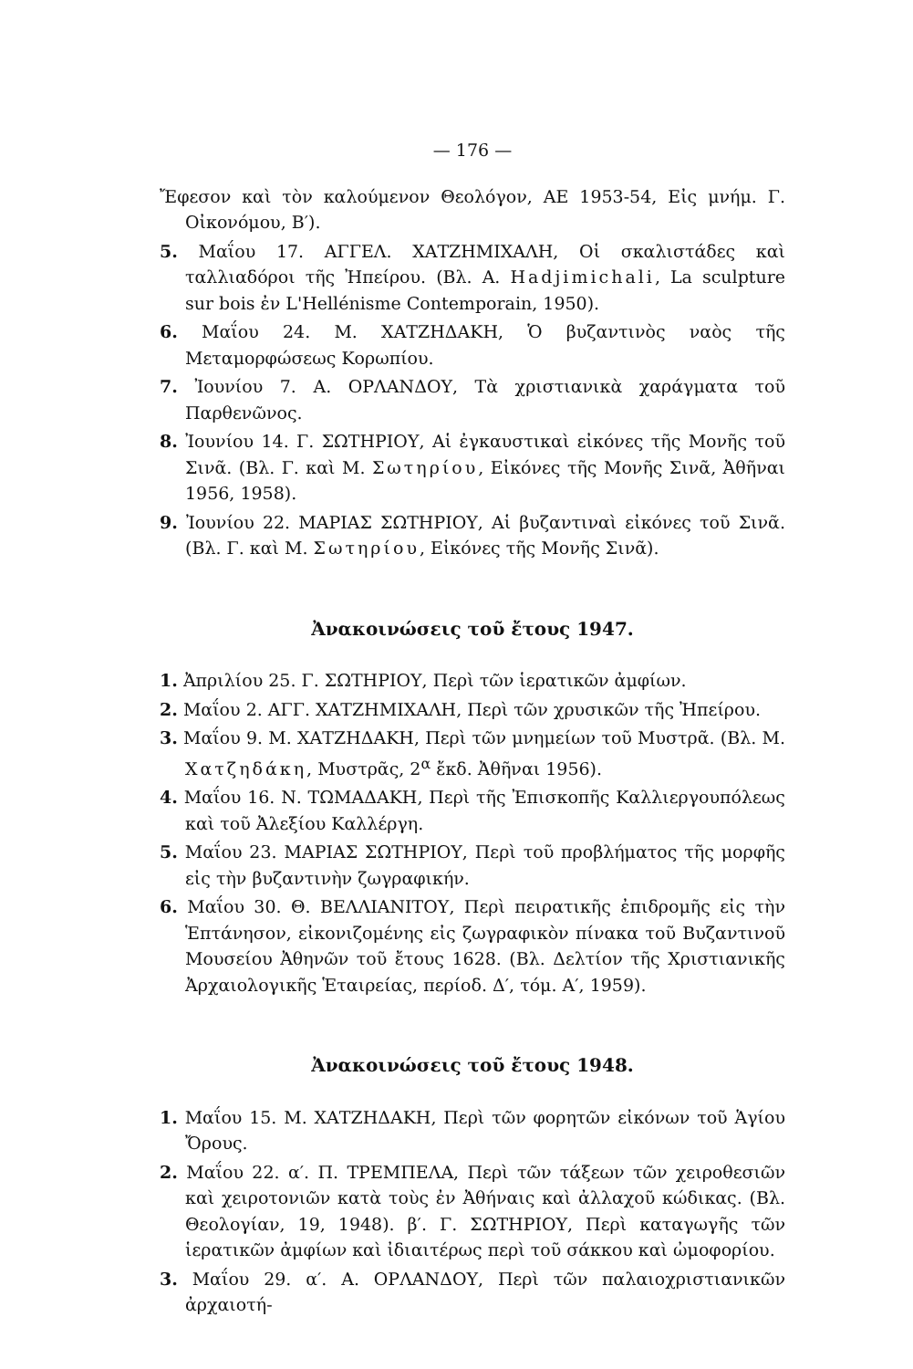— 176 —
Ἔφεσον καὶ τὸν καλούμενον Θεολόγον, ΑΕ 1953-54, Εἰς μνήμ. Γ. Οἰκονόμου, Β′).
5. Μαΐου 17. ΑΓΓΕΛ. ΧΑΤΖΗΜΙΧΑΛΗ, Οἱ σκαλιστάδες καὶ ταλλιαδόροι τῆς Ἠπείρου. (Βλ. Α. Hadjimichali, La sculpture sur bois ἐν L'Hellénisme Contemporain, 1950).
6. Μαΐου 24. Μ. ΧΑΤΖΗΔΑΚΗ, Ὁ βυζαντινὸς ναὸς τῆς Μεταμορφώσεως Κορωπίου.
7. Ἰουνίου 7. Α. ΟΡΛΑΝΔΟΥ, Τὰ χριστιανικὰ χαράγματα τοῦ Παρθενῶνος.
8. Ἰουνίου 14. Γ. ΣΩΤΗΡΙΟΥ, Αἱ ἐγκαυστικαὶ εἰκόνες τῆς Μονῆς τοῦ Σινᾶ. (Βλ. Γ. καὶ Μ. Σωτηρίου, Εἰκόνες τῆς Μονῆς Σινᾶ, Ἀθῆναι 1956, 1958).
9. Ἰουνίου 22. ΜΑΡΙΑΣ ΣΩΤΗΡΙΟΥ, Αἱ βυζαντιναὶ εἰκόνες τοῦ Σινᾶ. (Βλ. Γ. καὶ Μ. Σωτηρίου, Εἰκόνες τῆς Μονῆς Σινᾶ).
Ἀνακοινώσεις τοῦ ἔτους 1947.
1. Ἀπριλίου 25. Γ. ΣΩΤΗΡΙΟΥ, Περὶ τῶν ἱερατικῶν ἀμφίων.
2. Μαΐου 2. ΑΓΓ. ΧΑΤΖΗΜΙΧΑΛΗ, Περὶ τῶν χρυσικῶν τῆς Ἠπείρου.
3. Μαΐου 9. Μ. ΧΑΤΖΗΔΑΚΗ, Περὶ τῶν μνημείων τοῦ Μυστρᾶ. (Βλ. Μ. Χατζηδάκη, Μυστρᾶς, 2<sup>α</sup> ἔκδ. Ἀθῆναι 1956).
4. Μαΐου 16. Ν. ΤΩΜΑΔΑΚΗ, Περὶ τῆς Ἐπισκοπῆς Καλλιεργουπόλεως καὶ τοῦ Ἀλεξίου Καλλέργη.
5. Μαΐου 23. ΜΑΡΙΑΣ ΣΩΤΗΡΙΟΥ, Περὶ τοῦ προβλήματος τῆς μορφῆς εἰς τὴν βυζαντινὴν ζωγραφικήν.
6. Μαΐου 30. Θ. ΒΕΛΛΙΑΝΙΤΟΥ, Περὶ πειρατικῆς ἐπιδρομῆς εἰς τὴν Ἑπτάνησον, εἰκονιζομένης εἰς ζωγραφικὸν πίνακα τοῦ Βυζαντινοῦ Μουσείου Ἀθηνῶν τοῦ ἔτους 1628. (Βλ. Δελτίον τῆς Χριστιανικῆς Ἀρχαιολογικῆς Ἑταιρείας, περίοδ. Δ′, τόμ. Α′, 1959).
Ἀνακοινώσεις τοῦ ἔτους 1948.
1. Μαΐου 15. Μ. ΧΑΤΖΗΔΑΚΗ, Περὶ τῶν φορητῶν εἰκόνων τοῦ Ἁγίου Ὄρους.
2. Μαΐου 22. α′. Π. ΤΡΕΜΠΕΛΑ, Περὶ τῶν τάξεων τῶν χειροθεσιῶν καὶ χειροτονιῶν κατὰ τοὺς ἐν Ἀθήναις καὶ ἀλλαχοῦ κώδικας. (Βλ. Θεολογίαν, 19, 1948). β′. Γ. ΣΩΤΗΡΙΟΥ, Περὶ καταγωγῆς τῶν ἱερατικῶν ἀμφίων καὶ ἰδιαιτέρως περὶ τοῦ σάκκου καὶ ὠμοφορίου.
3. Μαΐου 29. α′. Α. ΟΡΛΑΝΔΟΥ, Περὶ τῶν παλαιοχριστιανικῶν ἀρχαιοτή-